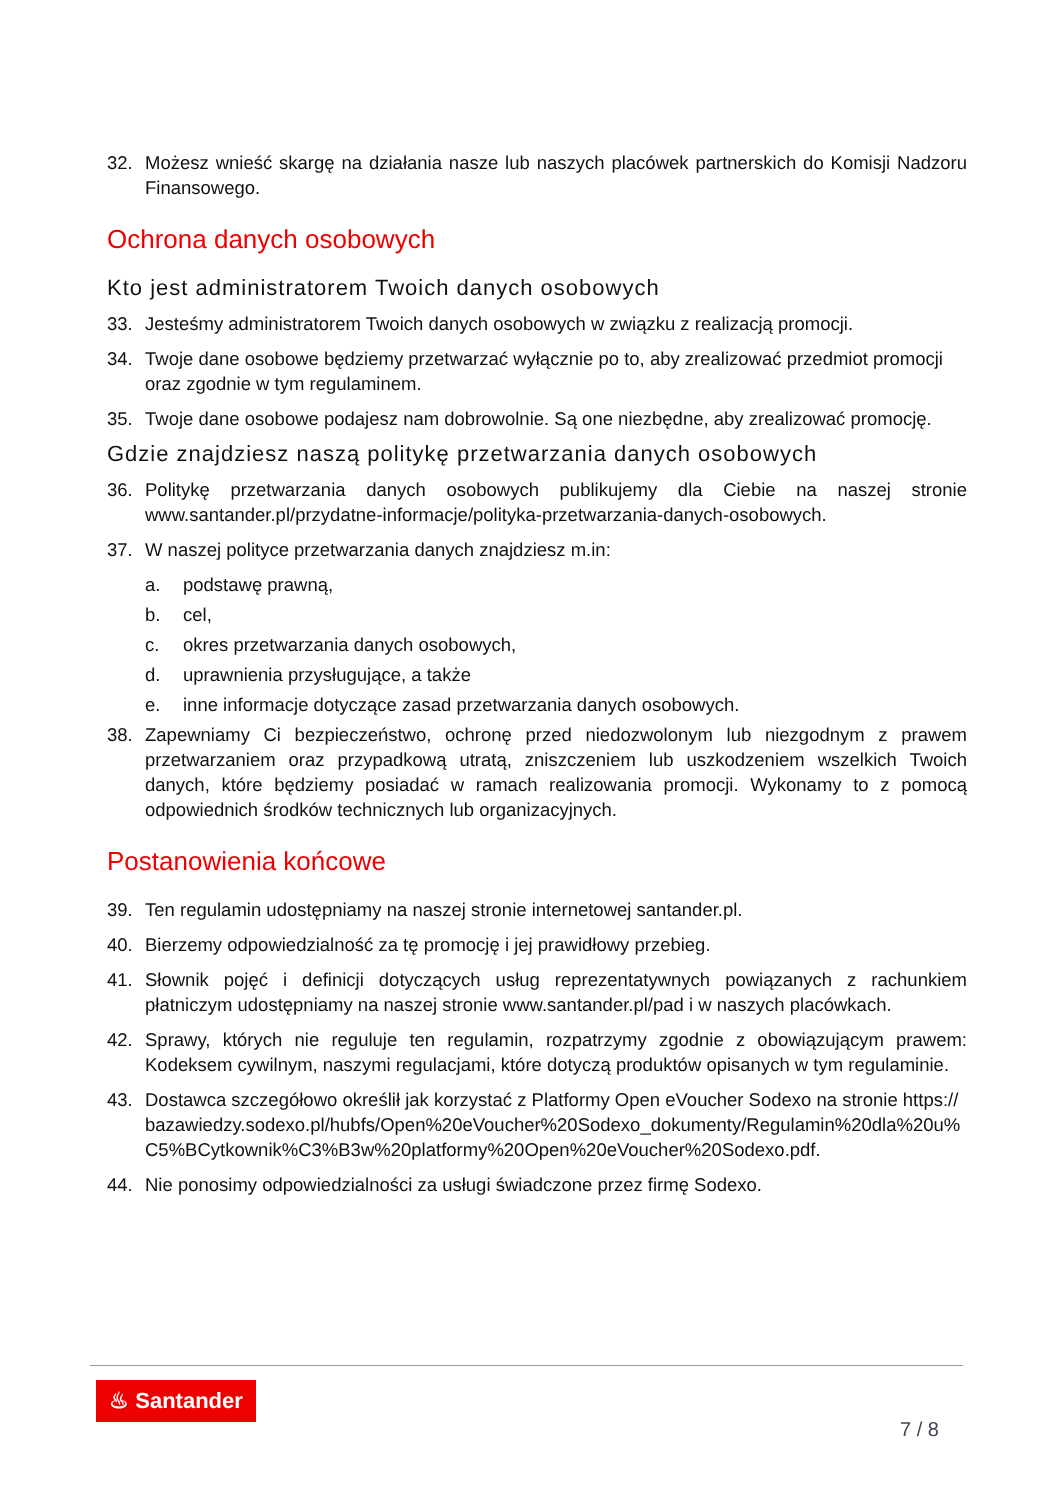32. Możesz wnieść skargę na działania nasze lub naszych placówek partnerskich do Komisji Nadzoru Finansowego.
Ochrona danych osobowych
Kto jest administratorem Twoich danych osobowych
33. Jesteśmy administratorem Twoich danych osobowych w związku z realizacją promocji.
34. Twoje dane osobowe będziemy przetwarzać wyłącznie po to, aby zrealizować przedmiot promocji oraz zgodnie w tym regulaminem.
35. Twoje dane osobowe podajesz nam dobrowolnie. Są one niezbędne, aby zrealizować promocję.
Gdzie znajdziesz naszą politykę przetwarzania danych osobowych
36. Politykę przetwarzania danych osobowych publikujemy dla Ciebie na naszej stronie www.santander.pl/przydatne-informacje/polityka-przetwarzania-danych-osobowych.
37. W naszej polityce przetwarzania danych znajdziesz m.in:
a. podstawę prawną,
b. cel,
c. okres przetwarzania danych osobowych,
d. uprawnienia przysługujące, a także
e. inne informacje dotyczące zasad przetwarzania danych osobowych.
38. Zapewniamy Ci bezpieczeństwo, ochronę przed niedozwolonym lub niezgodnym z prawem przetwarzaniem oraz przypadkową utratą, zniszczeniem lub uszkodzeniem wszelkich Twoich danych, które będziemy posiadać w ramach realizowania promocji. Wykonamy to z pomocą odpowiednich środków technicznych lub organizacyjnych.
Postanowienia końcowe
39. Ten regulamin udostępniamy na naszej stronie internetowej santander.pl.
40. Bierzemy odpowiedzialność za tę promocję i jej prawidłowy przebieg.
41. Słownik pojęć i definicji dotyczących usług reprezentatywnych powiązanych z rachunkiem płatniczym udostępniamy na naszej stronie www.santander.pl/pad i w naszych placówkach.
42. Sprawy, których nie reguluje ten regulamin, rozpatrzymy zgodnie z obowiązującym prawem: Kodeksem cywilnym, naszymi regulacjami, które dotyczą produktów opisanych w tym regulaminie.
43. Dostawca szczegółowo określił jak korzystać z Platformy Open eVoucher Sodexo na stronie https://bazawiedzy.sodexo.pl/hubfs/Open%20eVoucher%20Sodexo_dokumenty/Regulamin%20dla%20u%C5%BCytkownik%C3%B3w%20platformy%20Open%20eVoucher%20Sodexo.pdf.
44. Nie ponosimy odpowiedzialności za usługi świadczone przez firmę Sodexo.
♨ Santander
7 / 8